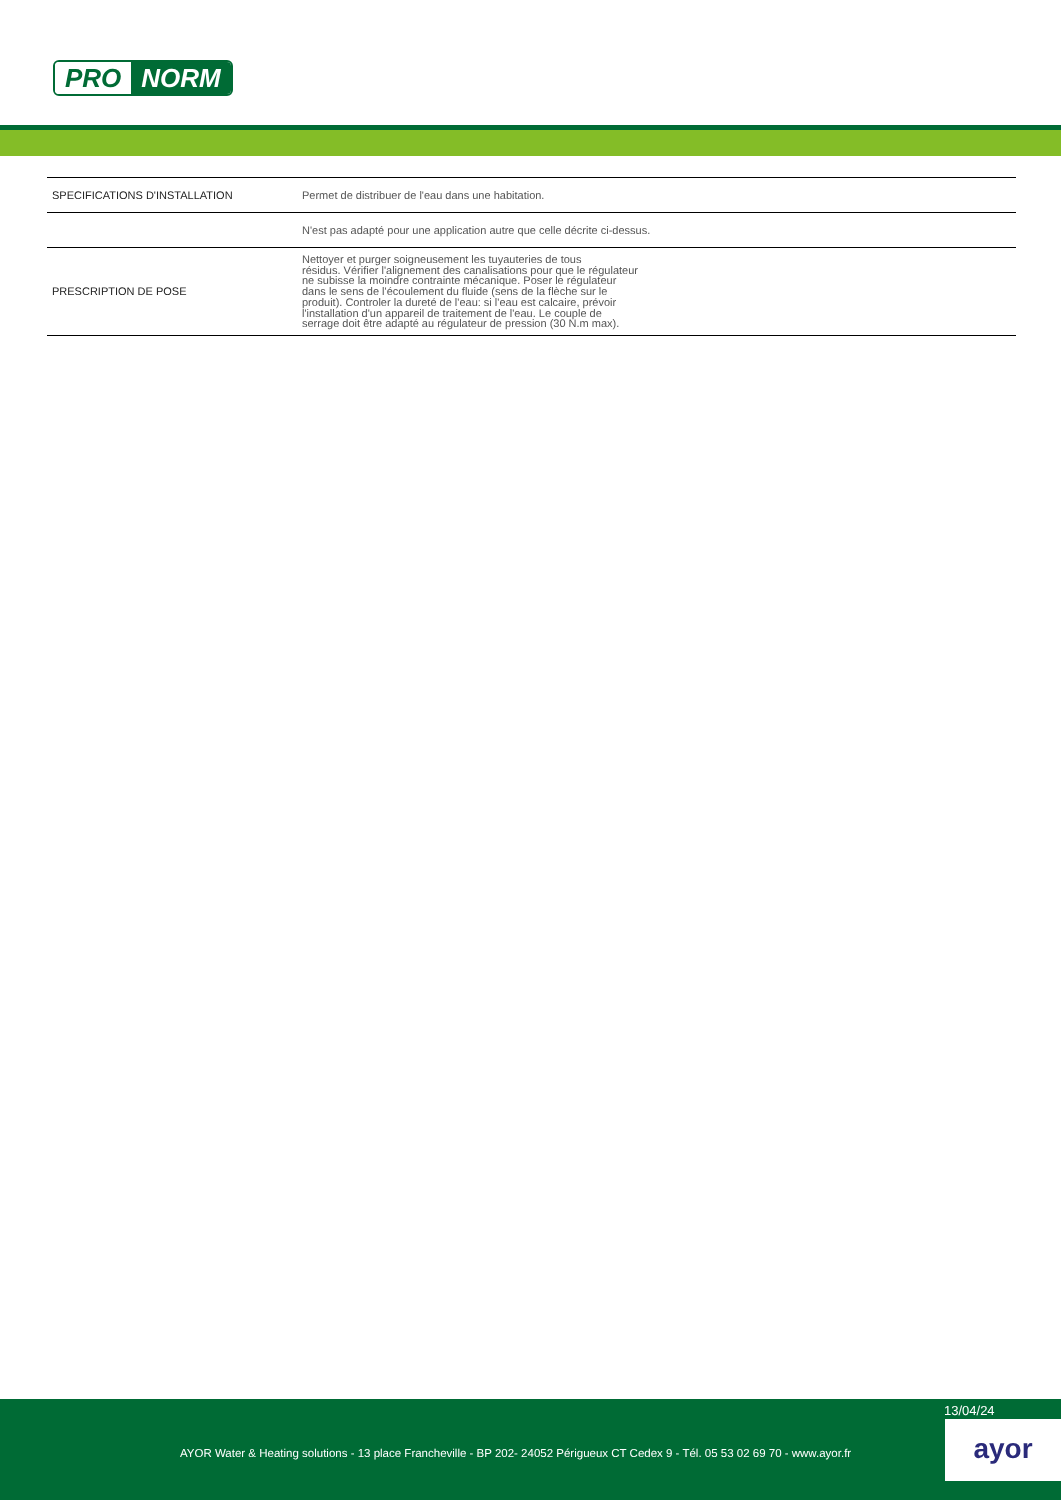PRO NORM
| SPECIFICATIONS D'INSTALLATION | Permet de distribuer de l'eau dans une habitation. |
| | N'est pas adapté pour une application autre que celle décrite ci-dessus. |
| PRESCRIPTION DE POSE | Nettoyer et purger soigneusement les tuyauteries de tous résidus. Vérifier l'alignement des canalisations pour que le régulateur ne subisse la moindre contrainte mécanique. Poser le régulateur dans le sens de l'écoulement du fluide (sens de la flèche sur le produit). Controler la dureté de l'eau: si l'eau est calcaire, prévoir l'installation d'un appareil de traitement de l'eau. Le couple de serrage doit être adapté au régulateur de pression (30 N.m max). |
13/04/24
AYOR Water & Heating solutions - 13 place Francheville - BP 202- 24052 Périgueux CT Cedex 9 - Tél. 05 53 02 69 70 - www.ayor.fr
ayor